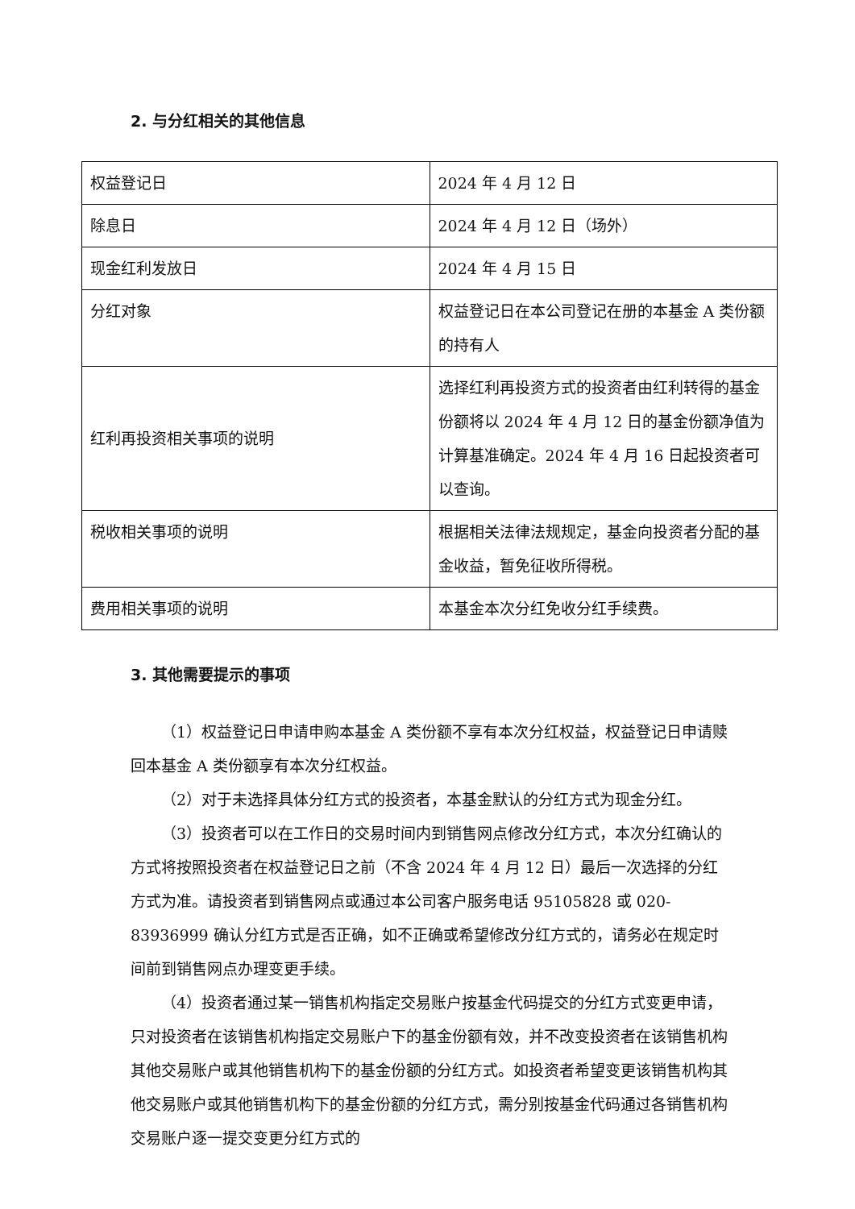2. 与分红相关的其他信息
| 权益登记日 | 2024 年 4 月 12 日 |
| 除息日 | 2024 年 4 月 12 日（场外） |
| 现金红利发放日 | 2024 年 4 月 15 日 |
| 分红对象 | 权益登记日在本公司登记在册的本基金 A 类份额的持有人 |
| 红利再投资相关事项的说明 | 选择红利再投资方式的投资者由红利转得的基金份额将以 2024 年 4 月 12 日的基金份额净值为计算基准确定。2024 年 4 月 16 日起投资者可以查询。 |
| 税收相关事项的说明 | 根据相关法律法规规定，基金向投资者分配的基金收益，暂免征收所得税。 |
| 费用相关事项的说明 | 本基金本次分红免收分红手续费。 |
3. 其他需要提示的事项
（1）权益登记日申请申购本基金 A 类份额不享有本次分红权益，权益登记日申请赎回本基金 A 类份额享有本次分红权益。
（2）对于未选择具体分红方式的投资者，本基金默认的分红方式为现金分红。
（3）投资者可以在工作日的交易时间内到销售网点修改分红方式，本次分红确认的方式将按照投资者在权益登记日之前（不含 2024 年 4 月 12 日）最后一次选择的分红方式为准。请投资者到销售网点或通过本公司客户服务电话 95105828 或 020-83936999 确认分红方式是否正确，如不正确或希望修改分红方式的，请务必在规定时间前到销售网点办理变更手续。
（4）投资者通过某一销售机构指定交易账户按基金代码提交的分红方式变更申请，只对投资者在该销售机构指定交易账户下的基金份额有效，并不改变投资者在该销售机构其他交易账户或其他销售机构下的基金份额的分红方式。如投资者希望变更该销售机构其他交易账户或其他销售机构下的基金份额的分红方式，需分别按基金代码通过各销售机构交易账户逐一提交变更分红方式的